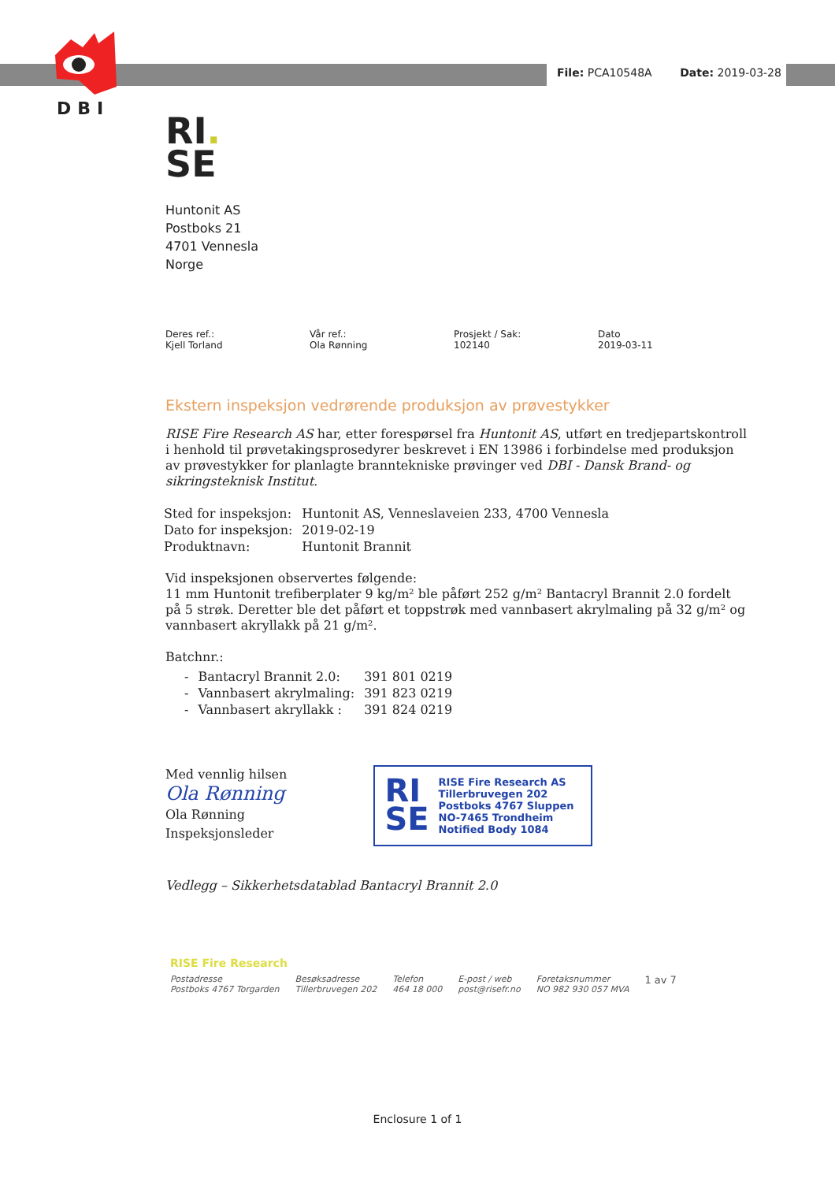DBI
File: PCA10548A Date: 2019-03-28
RI.
SE
Huntonit AS
Postboks 21
4701 Vennesla
Norge
Deres ref.:
Kjell Torland
Vår ref.:
Ola Rønning
Prosjekt / Sak:
102140
Dato
2019-03-11
Ekstern inspeksjon vedrørende produksjon av prøvestykker
RISE Fire Research AS har, etter forespørsel fra Huntonit AS, utført en tredjepartskontroll i henhold til prøvetakingsprosedyrer beskrevet i EN 13986 i forbindelse med produksjon av prøvestykker for planlagte branntekniske prøvinger ved DBI - Dansk Brand- og sikringsteknisk Institut.
| Sted for inspeksjon: | Huntonit AS, Venneslaveien 233, 4700 Vennesla |
| Dato for inspeksjon: | 2019-02-19 |
| Produktnavn: | Huntonit Brannit |
Vid inspeksjonen observertes følgende:
11 mm Huntonit trefiberplater 9 kg/m² ble påført 252 g/m² Bantacryl Brannit 2.0 fordelt på 5 strøk. Deretter ble det påført et toppstrøk med vannbasert akrylmaling på 32 g/m² og vannbasert akryllakk på 21 g/m².
Batchnr.:
| - | Bantacryl Brannit 2.0: | 391 801 0219 |
| - | Vannbasert akrylmaling: | 391 823 0219 |
| - | Vannbasert akryllakk : | 391 824 0219 |
Med vennlig hilsen
Ola Rønning
Ola Rønning
Inspeksjonsleder
RI
SE
RISE Fire Research AS
Tillerbruvegen 202
Postboks 4767 Sluppen
NO-7465 Trondheim
Notified Body 1084
Vedlegg – Sikkerhetsdatablad Bantacryl Brannit 2.0
RISE Fire Research
Postadresse
Postboks 4767 Torgarden
Besøksadresse
Tillerbruvegen 202
Telefon
464 18 000
E-post / web
post@risefr.no
Foretaksnummer
NO 982 930 057 MVA
1 av 7
Enclosure 1 of 1